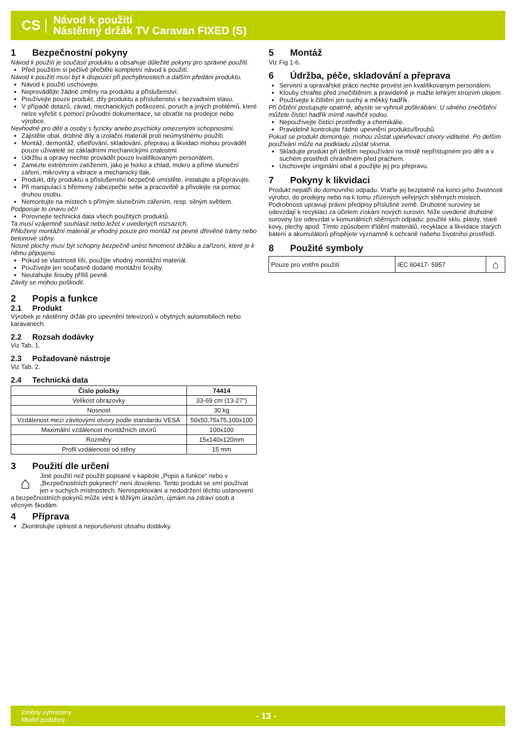CS
Návod k použití
Nástěnný držák TV Caravan FIXED (S)
1 Bezpečnostní pokyny
Návod k použití je součástí produktu a obsahuje důležité pokyny pro správné použití.
Před použitím si pečlivě přečtěte kompletní návod k použití.
Návod k použití musí být k dispozici při pochybnostech a dalším předání produktu.
Návod k použití uschovejte.
Neprovádějte žádné změny na produktu a příslušenství.
Používejte pouze produkt, díly produktu a příslušenství v bezvadném stavu.
V případě dotazů, závad, mechanických poškození, poruch a jiných problémů, které nelze vyřešit s pomocí průvodní dokumentace, se obraťte na prodejce nebo výrobce.
Nevhodné pro děti a osoby s fyzicky anebo psychicky omezenými schopnostmi.
Zajistěte obal, drobné díly a izolační materiál proti neúmyslnému použití.
Montáž, demontáž, ošetřování, skladování, přepravu a likvidaci mohou provádět pouze uživatelé se základními mechanickými znalostmi.
Údržbu a opravy nechte provádět pouze kvalifikovaným personálem.
Zamezte extrémním zatížením, jako je horko a chlad, mokro a přímé sluneční záření, mikrovlny a vibrace a mechanický tlak.
Produkt, díly produktu a příslušenství bezpečně umístěte, instalujte a přepravujte.
Při manipulaci s břemeny zabezpečte sebe a pracoviště a přivolejte na pomoc druhou osobu.
Nemontujte na místech s přímým slunečním zářením, resp. silným světlem.
Podporuje to únavu očí!
Porovnejte technická data všech použitých produktů.
Ta musí vzájemně souhlasit nebo ležet v uvedených rozsazích.
Přiložený montážní materiál je vhodný pouze pro montáž na pevné dřevěné trámy nebo betonové stěny.
Nosné plochy musí být schopny bezpečně unést hmotnost držáku a zařízení, které je k němu připojeno.
Pokud se vlastnosti liší, použijte vhodný montážní materiál.
Používejte jen současně dodané montážní šrouby.
Neutahujte šrouby příliš pevně.
Závity se mohou poškodit.
2 Popis a funkce
2.1 Produkt
Výrobek je nástěnný držák pro upevnění televizorů v obytných automobilech nebo karavanech.
2.2 Rozsah dodávky
Viz Tab. 1.
2.3 Požadovanè nástroje
Viz Tab. 2.
2.4 Technická data
| Číslo položky | 74414 |
| --- | --- |
| Velikost obrazovky | 33-69 cm (13-27“) |
| Nosnost | 30 kg |
| Vzdálenost mezi závitovými otvory podle standardu VESA | 50x50,75x75,100x100 |
| Maximální vzdálenost montážních otvorů | 100x100 |
| Rozměry | 15x140x120mm |
| Profil vzdálenosti od stěny | 15 mm |
3 Použití dle určení
⌂ Jiné použití než použití popsané v kapitole „Popis a funkce“ nebo v „Bezpečnostních pokynech“ není dovoleno. Tento produkt se smí používat jen v suchých místnostech. Nerespektování a nedodržení těchto ustanovení a bezpečnostních pokynů může vést k těžkým úrazům, újmám na zdraví osob a věcným škodám.
4 Příprava
Zkontrolujte úplnost a neporušenost obsahu dodávky.
5 Montáž
Viz Fig 1-6.
6 Údržba, péče, skladování a přeprava
Servisní a opravářské práce nechte provést jen kvalifikovaným personálem.
Klouby chraňte před znečištěním a pravidelně je mažte lehkým strojním olejem.
Používejte k čištění jen suchý a měkký hadřík.
Při čištění postupujte opatrně, abyste se vyhnuli poškrábání. U silného znečištění můžete čisticí hadřík mírně navlhčit vodou.
Nepoužívejte čisticí prostředky a chemikálie.
Pravidelně kontrolujte řádné upevnění produktu/šroubů.
Pokud se produkt demontuje, mohou zůstat upevňovací otvory viditelné. Po delším používání může na podkladu zůstat skvrna.
Skladujte produkt při delším nepoužívání na místě nepřístupném pro děti a v suchém prostředí chráněném před prachem.
Uschovejte originální obal a použijte jej pro přepravu.
7 Pokyny k likvidaci
Produkt nepatří do domovního odpadu. Vraťte jej bezplatně na konci jeho životnosti výrobci, do prodejny nebo na k tomu zřízených veřejných sběrných místech. Podrobnosti upravují právní předpisy příslušné země. Druhotné suroviny se odevzdají k recyklaci za účelem získání nových surovin. Níže uvedené druhotné suroviny lze odevzdat v komunálních sběrných odpadu: použité sklo, plasty, staré kovy, plechy apod. Tímto způsobem třídění materiálů, recyklace a likvidace starých baterií a akumulátorů přispějete významně k ochraně našeho životního prostředí.
8 Použité symboly
| Pouze pro vnitřní použití | IEC 60417- 5957 | ⌂ |
Změny vyhrazeny.
Model podobný.
- 13 -